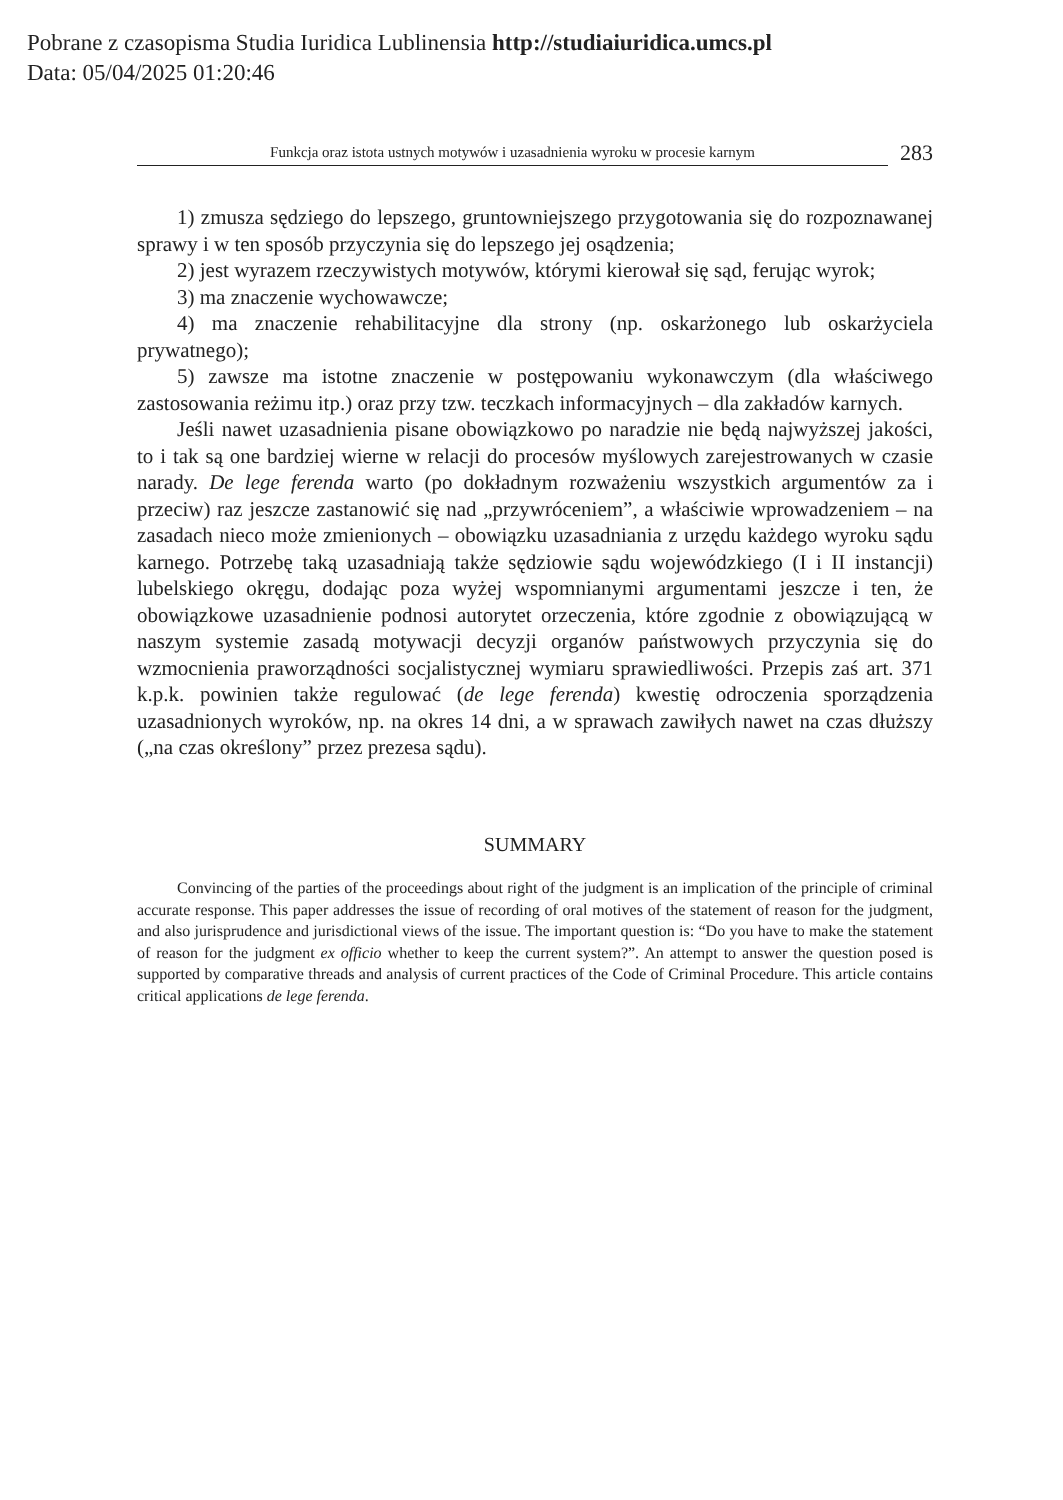Pobrane z czasopisma Studia Iuridica Lublinensia http://studiaiuridica.umcs.pl
Data: 05/04/2025 01:20:46
Funkcja oraz istota ustnych motywów i uzasadnienia wyroku w procesie karnym
283
1) zmusza sędziego do lepszego, gruntowniejszego przygotowania się do rozpoznawanej sprawy i w ten sposób przyczynia się do lepszego jej osądzenia;
2) jest wyrazem rzeczywistych motywów, którymi kierował się sąd, ferując wyrok;
3) ma znaczenie wychowawcze;
4) ma znaczenie rehabilitacyjne dla strony (np. oskarżonego lub oskarżyciela prywatnego);
5) zawsze ma istotne znaczenie w postępowaniu wykonawczym (dla właściwego zastosowania reżimu itp.) oraz przy tzw. teczkach informacyjnych – dla zakładów karnych.
Jeśli nawet uzasadnienia pisane obowiązkowo po naradzie nie będą najwyższej jakości, to i tak są one bardziej wierne w relacji do procesów myślowych zarejestrowanych w czasie narady. De lege ferenda warto (po dokładnym rozważeniu wszystkich argumentów za i przeciw) raz jeszcze zastanowić się nad „przywróceniem”, a właściwie wprowadzeniem – na zasadach nieco może zmienionych – obowiązku uzasadniania z urzędu każdego wyroku sądu karnego. Potrzebę taką uzasadniają także sędziowie sądu wojewódzkiego (I i II instancji) lubelskiego okręgu, dodając poza wyżej wspomnianymi argumentami jeszcze i ten, że obowiązkowe uzasadnienie podnosi autorytet orzeczenia, które zgodnie z obowiązującą w naszym systemie zasadą motywacji decyzji organów państwowych przyczynia się do wzmocnienia praworządności socjalistycznej wymiaru sprawiedliwości. Przepis zaś art. 371 k.p.k. powinien także regulować (de lege ferenda) kwestię odroczenia sporządzenia uzasadnionych wyroków, np. na okres 14 dni, a w sprawach zawiłych nawet na czas dłuższy („na czas określony” przez prezesa sądu).
SUMMARY
Convincing of the parties of the proceedings about right of the judgment is an implication of the principle of criminal accurate response. This paper addresses the issue of recording of oral motives of the statement of reason for the judgment, and also jurisprudence and jurisdictional views of the issue. The important question is: “Do you have to make the statement of reason for the judgment ex officio whether to keep the current system?”. An attempt to answer the question posed is supported by comparative threads and analysis of current practices of the Code of Criminal Procedure. This article contains critical applications de lege ferenda.